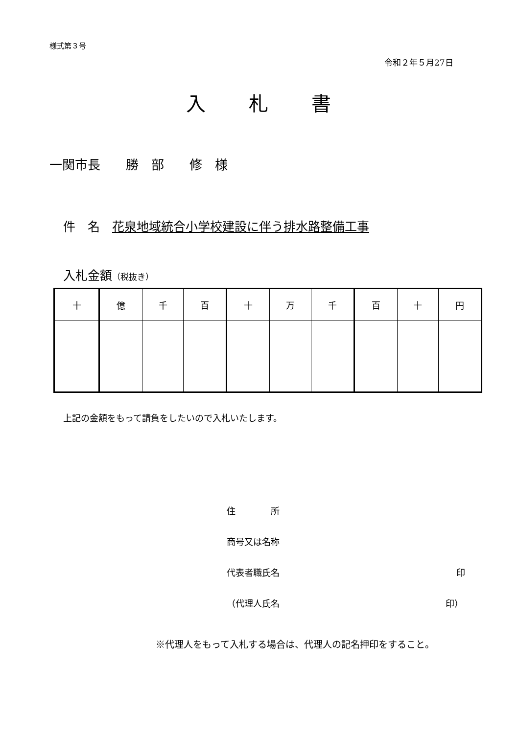様式第３号
令和２年５月27日
入札書
一関市長　　勝　部　　修　様
件　名　花泉地域統合小学校建設に伴う排水路整備工事
入札金額（税抜き）
| 十 | 億 | 千 | 百 | 十 | 万 | 千 | 百 | 十 | 円 |
上記の金額をもって請負をしたいので入札いたします。
住　　　　所
商号又は名称
代表者職氏名 印
（代理人氏名 印）
※代理人をもって入札する場合は、代理人の記名押印をすること。